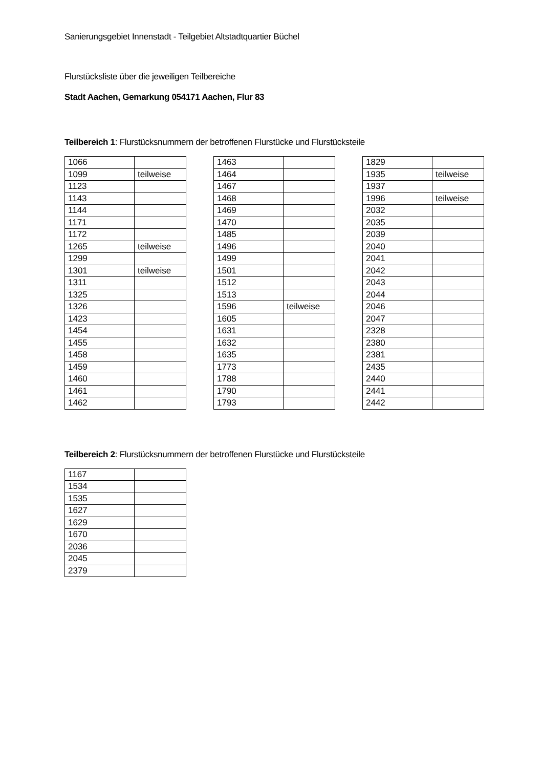Sanierungsgebiet Innenstadt - Teilgebiet Altstadtquartier Büchel
Flurstücksliste über die jeweiligen Teilbereiche
Stadt Aachen, Gemarkung 054171 Aachen, Flur 83
Teilbereich 1: Flurstücksnummern der betroffenen Flurstücke und Flurstücksteile
| 1066 | |
| 1099 | teilweise |
| 1123 | |
| 1143 | |
| 1144 | |
| 1171 | |
| 1172 | |
| 1265 | teilweise |
| 1299 | |
| 1301 | teilweise |
| 1311 | |
| 1325 | |
| 1326 | |
| 1423 | |
| 1454 | |
| 1455 | |
| 1458 | |
| 1459 | |
| 1460 | |
| 1461 | |
| 1462 | |
| 1463 | |
| 1464 | |
| 1467 | |
| 1468 | |
| 1469 | |
| 1470 | |
| 1485 | |
| 1496 | |
| 1499 | |
| 1501 | |
| 1512 | |
| 1513 | |
| 1596 | teilweise |
| 1605 | |
| 1631 | |
| 1632 | |
| 1635 | |
| 1773 | |
| 1788 | |
| 1790 | |
| 1793 | |
| 1829 | |
| 1935 | teilweise |
| 1937 | |
| 1996 | teilweise |
| 2032 | |
| 2035 | |
| 2039 | |
| 2040 | |
| 2041 | |
| 2042 | |
| 2043 | |
| 2044 | |
| 2046 | |
| 2047 | |
| 2328 | |
| 2380 | |
| 2381 | |
| 2435 | |
| 2440 | |
| 2441 | |
| 2442 | |
Teilbereich 2: Flurstücksnummern der betroffenen Flurstücke und Flurstücksteile
| 1167 | |
| 1534 | |
| 1535 | |
| 1627 | |
| 1629 | |
| 1670 | |
| 2036 | |
| 2045 | |
| 2379 | |